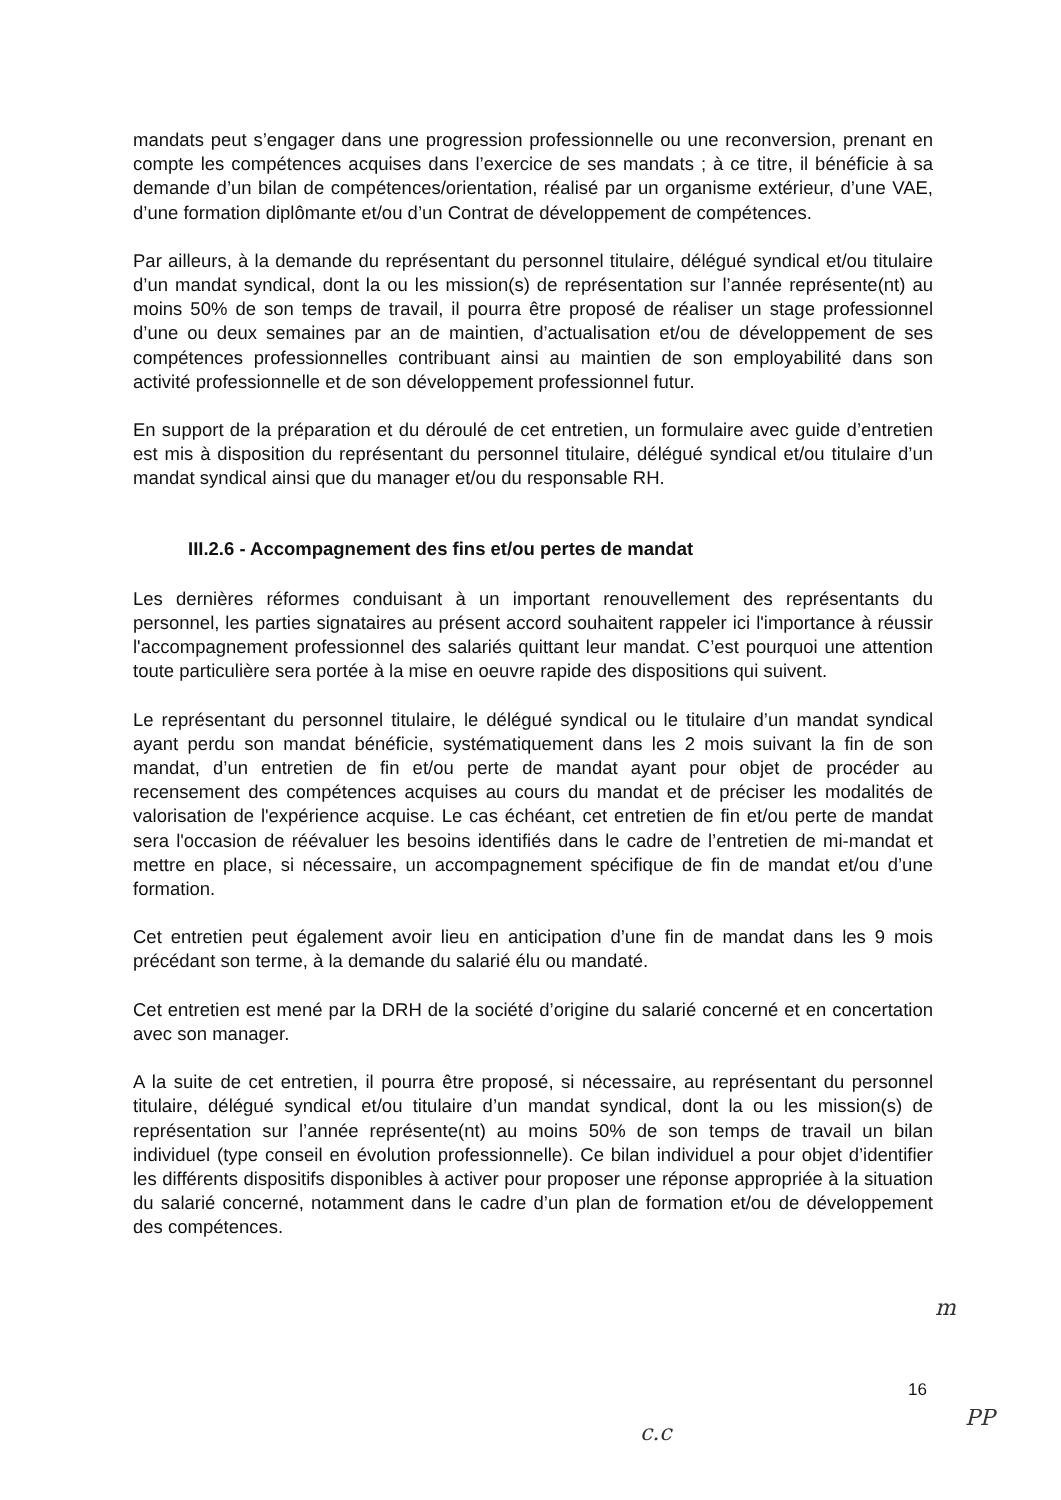mandats peut s’engager dans une progression professionnelle ou une reconversion, prenant en compte les compétences acquises dans l’exercice de ses mandats ; à ce titre, il bénéficie à sa demande d’un bilan de compétences/orientation, réalisé par un organisme extérieur, d’une VAE, d’une formation diplômante et/ou d’un Contrat de développement de compétences.
Par ailleurs, à la demande du représentant du personnel titulaire, délégué syndical et/ou titulaire d’un mandat syndical, dont la ou les mission(s) de représentation sur l’année représente(nt) au moins 50% de son temps de travail, il pourra être proposé de réaliser un stage professionnel d’une ou deux semaines par an de maintien, d’actualisation et/ou de développement de ses compétences professionnelles contribuant ainsi au maintien de son employabilité dans son activité professionnelle et de son développement professionnel futur.
En support de la préparation et du déroulé de cet entretien, un formulaire avec guide d’entretien est mis à disposition du représentant du personnel titulaire, délégué syndical et/ou titulaire d’un mandat syndical ainsi que du manager et/ou du responsable RH.
III.2.6 - Accompagnement des fins et/ou pertes de mandat
Les dernières réformes conduisant à un important renouvellement des représentants du personnel, les parties signataires au présent accord souhaitent rappeler ici l'importance à réussir l'accompagnement professionnel des salariés quittant leur mandat. C’est pourquoi une attention toute particulière sera portée à la mise en oeuvre rapide des dispositions qui suivent.
Le représentant du personnel titulaire, le délégué syndical ou le titulaire d’un mandat syndical ayant perdu son mandat bénéficie, systématiquement dans les 2 mois suivant la fin de son mandat, d’un entretien de fin et/ou perte de mandat ayant pour objet de procéder au recensement des compétences acquises au cours du mandat et de préciser les modalités de valorisation de l'expérience acquise. Le cas échéant, cet entretien de fin et/ou perte de mandat sera l'occasion de réévaluer les besoins identifiés dans le cadre de l’entretien de mi-mandat et mettre en place, si nécessaire, un accompagnement spécifique de fin de mandat et/ou d’une formation.
Cet entretien peut également avoir lieu en anticipation d’une fin de mandat dans les 9 mois précédant son terme, à la demande du salarié élu ou mandaté.
Cet entretien est mené par la DRH de la société d’origine du salarié concerné et en concertation avec son manager.
A la suite de cet entretien, il pourra être proposé, si nécessaire, au représentant du personnel titulaire, délégué syndical et/ou titulaire d’un mandat syndical, dont la ou les mission(s) de représentation sur l’année représente(nt) au moins 50% de son temps de travail un bilan individuel (type conseil en évolution professionnelle). Ce bilan individuel a pour objet d’identifier les différents dispositifs disponibles à activer pour proposer une réponse appropriée à la situation du salarié concerné, notamment dans le cadre d’un plan de formation et/ou de développement des compétences.
m
16
c.c
PP